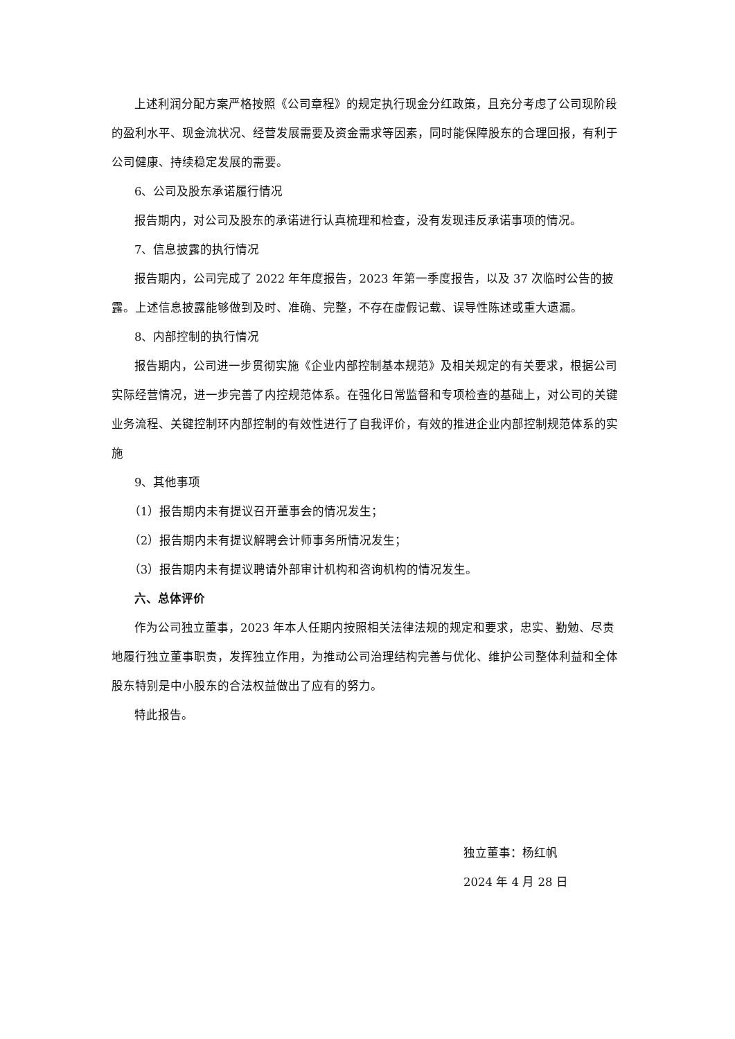上述利润分配方案严格按照《公司章程》的规定执行现金分红政策，且充分考虑了公司现阶段的盈利水平、现金流状况、经营发展需要及资金需求等因素，同时能保障股东的合理回报，有利于公司健康、持续稳定发展的需要。
6、公司及股东承诺履行情况
报告期内，对公司及股东的承诺进行认真梳理和检查，没有发现违反承诺事项的情况。
7、信息披露的执行情况
报告期内，公司完成了 2022 年年度报告，2023 年第一季度报告，以及 37 次临时公告的披露。上述信息披露能够做到及时、准确、完整，不存在虚假记载、误导性陈述或重大遗漏。
8、内部控制的执行情况
报告期内，公司进一步贯彻实施《企业内部控制基本规范》及相关规定的有关要求，根据公司实际经营情况，进一步完善了内控规范体系。在强化日常监督和专项检查的基础上，对公司的关键业务流程、关键控制环内部控制的有效性进行了自我评价，有效的推进企业内部控制规范体系的实施
9、其他事项
（1）报告期内未有提议召开董事会的情况发生；
（2）报告期内未有提议解聘会计师事务所情况发生；
（3）报告期内未有提议聘请外部审计机构和咨询机构的情况发生。
六、总体评价
作为公司独立董事，2023 年本人任期内按照相关法律法规的规定和要求，忠实、勤勉、尽责地履行独立董事职责，发挥独立作用，为推动公司治理结构完善与优化、维护公司整体利益和全体股东特别是中小股东的合法权益做出了应有的努力。
特此报告。
独立董事：杨红帆
2024 年 4 月 28 日